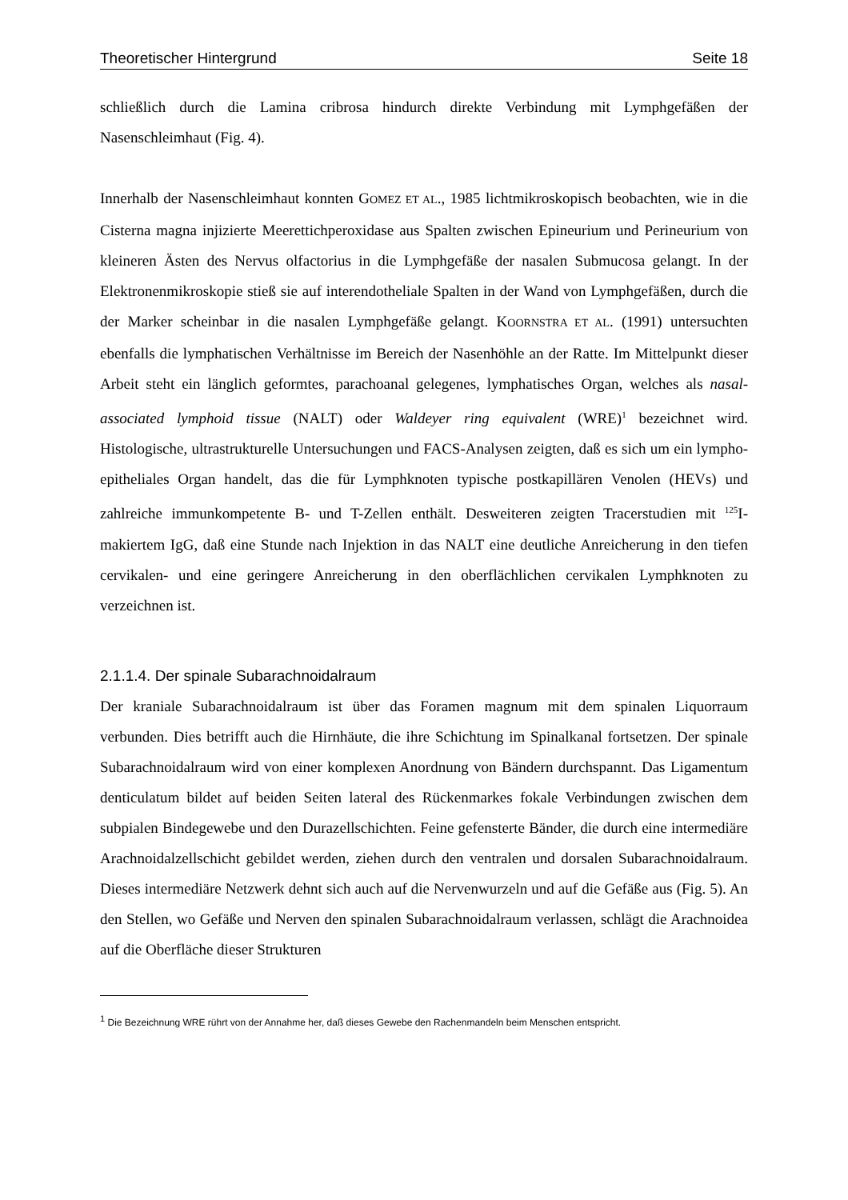Theoretischer Hintergrund Seite 18
schließlich durch die Lamina cribrosa hindurch direkte Verbindung mit Lymphgefäßen der Nasenschleimhaut (Fig. 4).
Innerhalb der Nasenschleimhaut konnten GOMEZ ET AL., 1985 lichtmikroskopisch beobachten, wie in die Cisterna magna injizierte Meerettichperoxidase aus Spalten zwischen Epineurium und Perineurium von kleineren Ästen des Nervus olfactorius in die Lymphgefäße der nasalen Submucosa gelangt. In der Elektronenmikroskopie stieß sie auf interendotheliale Spalten in der Wand von Lymphgefäßen, durch die der Marker scheinbar in die nasalen Lymphgefäße gelangt. KOORNSTRA ET AL. (1991) untersuchten ebenfalls die lymphatischen Verhältnisse im Bereich der Nasenhöhle an der Ratte. Im Mittelpunkt dieser Arbeit steht ein länglich geformtes, parachoanal gelegenes, lymphatisches Organ, welches als nasal-associated lymphoid tissue (NALT) oder Waldeyer ring equivalent (WRE)<sup>1</sup> bezeichnet wird. Histologische, ultrastrukturelle Untersuchungen und FACS-Analysen zeigten, daß es sich um ein lympho-epitheliales Organ handelt, das die für Lymphknoten typische postkapillären Venolen (HEVs) und zahlreiche immunkompetente B- und T-Zellen enthält. Desweiteren zeigten Tracerstudien mit <sup>125</sup>I-makiertem IgG, daß eine Stunde nach Injektion in das NALT eine deutliche Anreicherung in den tiefen cervikalen- und eine geringere Anreicherung in den oberflächlichen cervikalen Lymphknoten zu verzeichnen ist.
2.1.1.4. Der spinale Subarachnoidalraum
Der kraniale Subarachnoidalraum ist über das Foramen magnum mit dem spinalen Liquorraum verbunden. Dies betrifft auch die Hirnhäute, die ihre Schichtung im Spinalkanal fortsetzen. Der spinale Subarachnoidalraum wird von einer komplexen Anordnung von Bändern durchspannt. Das Ligamentum denticulatum bildet auf beiden Seiten lateral des Rückenmarkes fokale Verbindungen zwischen dem subpialen Bindegewebe und den Durazellschichten. Feine gefensterte Bänder, die durch eine intermediäre Arachnoidalzellschicht gebildet werden, ziehen durch den ventralen und dorsalen Subarachnoidalraum. Dieses intermediäre Netzwerk dehnt sich auch auf die Nervenwurzeln und auf die Gefäße aus (Fig. 5). An den Stellen, wo Gefäße und Nerven den spinalen Subarachnoidalraum verlassen, schlägt die Arachnoidea auf die Oberfläche dieser Strukturen
<sup>1</sup> Die Bezeichnung WRE rührt von der Annahme her, daß dieses Gewebe den Rachenmandeln beim Menschen entspricht.